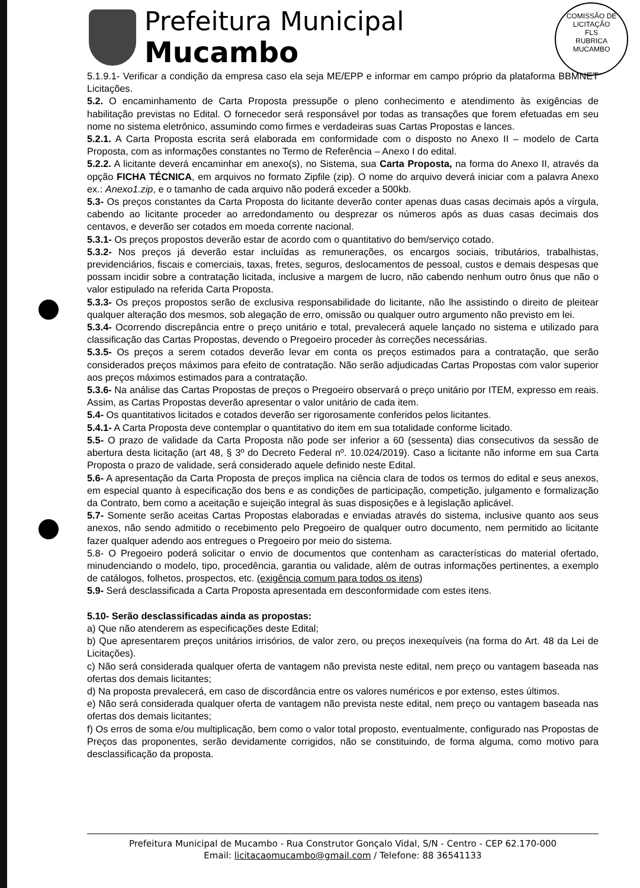Prefeitura Municipal
Mucambo
COMISSÃO DE LICITAÇÃO
FLS
RUBRICA
MUCAMBO
5.1.9.1- Verificar a condição da empresa caso ela seja ME/EPP e informar em campo próprio da plataforma BBMNET Licitações.
5.2. O encaminhamento de Carta Proposta pressupõe o pleno conhecimento e atendimento às exigências de habilitação previstas no Edital. O fornecedor será responsável por todas as transações que forem efetuadas em seu nome no sistema eletrônico, assumindo como firmes e verdadeiras suas Cartas Propostas e lances.
5.2.1. A Carta Proposta escrita será elaborada em conformidade com o disposto no Anexo II – modelo de Carta Proposta, com as informações constantes no Termo de Referência – Anexo I do edital.
5.2.2. A licitante deverá encaminhar em anexo(s), no Sistema, sua Carta Proposta, na forma do Anexo II, através da opção FICHA TÉCNICA, em arquivos no formato Zipfile (zip). O nome do arquivo deverá iniciar com a palavra Anexo ex.: Anexo1.zip, e o tamanho de cada arquivo não poderá exceder a 500kb.
5.3- Os preços constantes da Carta Proposta do licitante deverão conter apenas duas casas decimais após a vírgula, cabendo ao licitante proceder ao arredondamento ou desprezar os números após as duas casas decimais dos centavos, e deverão ser cotados em moeda corrente nacional.
5.3.1- Os preços propostos deverão estar de acordo com o quantitativo do bem/serviço cotado.
5.3.2- Nos preços já deverão estar incluídas as remunerações, os encargos sociais, tributários, trabalhistas, previdenciários, fiscais e comerciais, taxas, fretes, seguros, deslocamentos de pessoal, custos e demais despesas que possam incidir sobre a contratação licitada, inclusive a margem de lucro, não cabendo nenhum outro ônus que não o valor estipulado na referida Carta Proposta.
5.3.3- Os preços propostos serão de exclusiva responsabilidade do licitante, não lhe assistindo o direito de pleitear qualquer alteração dos mesmos, sob alegação de erro, omissão ou qualquer outro argumento não previsto em lei.
5.3.4- Ocorrendo discrepância entre o preço unitário e total, prevalecerá aquele lançado no sistema e utilizado para classificação das Cartas Propostas, devendo o Pregoeiro proceder às correções necessárias.
5.3.5- Os preços a serem cotados deverão levar em conta os preços estimados para a contratação, que serão considerados preços máximos para efeito de contratação. Não serão adjudicadas Cartas Propostas com valor superior aos preços máximos estimados para a contratação.
5.3.6- Na análise das Cartas Propostas de preços o Pregoeiro observará o preço unitário por ITEM, expresso em reais. Assim, as Cartas Propostas deverão apresentar o valor unitário de cada item.
5.4- Os quantitativos licitados e cotados deverão ser rigorosamente conferidos pelos licitantes.
5.4.1- A Carta Proposta deve contemplar o quantitativo do item em sua totalidade conforme licitado.
5.5- O prazo de validade da Carta Proposta não pode ser inferior a 60 (sessenta) dias consecutivos da sessão de abertura desta licitação (art 48, § 3º do Decreto Federal nº. 10.024/2019). Caso a licitante não informe em sua Carta Proposta o prazo de validade, será considerado aquele definido neste Edital.
5.6- A apresentação da Carta Proposta de preços implica na ciência clara de todos os termos do edital e seus anexos, em especial quanto à especificação dos bens e as condições de participação, competição, julgamento e formalização da Contrato, bem como a aceitação e sujeição integral às suas disposições e à legislação aplicável.
5.7- Somente serão aceitas Cartas Propostas elaboradas e enviadas através do sistema, inclusive quanto aos seus anexos, não sendo admitido o recebimento pelo Pregoeiro de qualquer outro documento, nem permitido ao licitante fazer qualquer adendo aos entregues o Pregoeiro por meio do sistema.
5.8- O Pregoeiro poderá solicitar o envio de documentos que contenham as características do material ofertado, minudenciando o modelo, tipo, procedência, garantia ou validade, além de outras informações pertinentes, a exemplo de catálogos, folhetos, prospectos, etc. (exigência comum para todos os itens)
5.9- Será desclassificada a Carta Proposta apresentada em desconformidade com estes itens.
5.10- Serão desclassificadas ainda as propostas:
a) Que não atenderem as especificações deste Edital;
b) Que apresentarem preços unitários irrisórios, de valor zero, ou preços inexequíveis (na forma do Art. 48 da Lei de Licitações).
c) Não será considerada qualquer oferta de vantagem não prevista neste edital, nem preço ou vantagem baseada nas ofertas dos demais licitantes;
d) Na proposta prevalecerá, em caso de discordância entre os valores numéricos e por extenso, estes últimos.
e) Não será considerada qualquer oferta de vantagem não prevista neste edital, nem preço ou vantagem baseada nas ofertas dos demais licitantes;
f) Os erros de soma e/ou multiplicação, bem como o valor total proposto, eventualmente, configurado nas Propostas de Preços das proponentes, serão devidamente corrigidos, não se constituindo, de forma alguma, como motivo para desclassificação da proposta.
Prefeitura Municipal de Mucambo - Rua Construtor Gonçalo Vidal, S/N - Centro - CEP 62.170-000
Email: licitacaomucambo@gmail.com / Telefone: 88 36541133